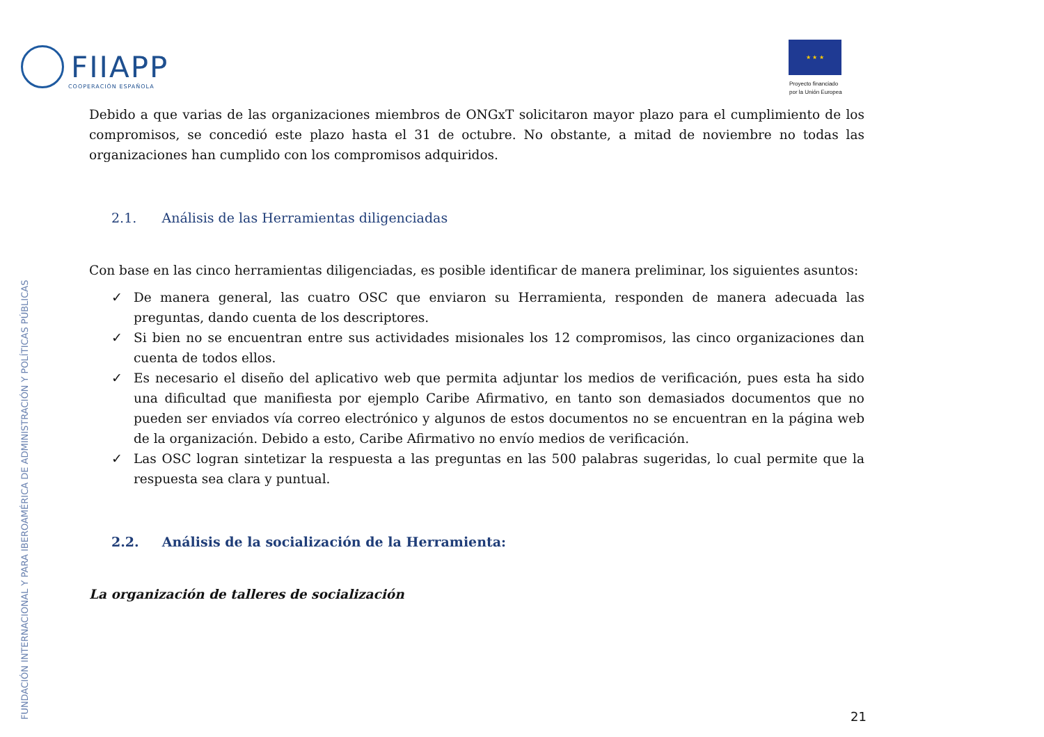FIIAPP
COOPERACIÓN ESPAÑOLA
★ ★ ★
Proyecto financiado
por la Unión Europea
FUNDACIÓN INTERNACIONAL Y PARA IBEROAMÉRICA DE ADMINISTRACIÓN Y POLÍTICAS PÚBLICAS
Debido a que varias de las organizaciones miembros de ONGxT solicitaron mayor plazo para el cumplimiento de los compromisos, se concedió este plazo hasta el 31 de octubre. No obstante, a mitad de noviembre no todas las organizaciones han cumplido con los compromisos adquiridos.
2.1. Análisis de las Herramientas diligenciadas
Con base en las cinco herramientas diligenciadas, es posible identificar de manera preliminar, los siguientes asuntos:
✓ De manera general, las cuatro OSC que enviaron su Herramienta, responden de manera adecuada las preguntas, dando cuenta de los descriptores.
✓ Si bien no se encuentran entre sus actividades misionales los 12 compromisos, las cinco organizaciones dan cuenta de todos ellos.
✓ Es necesario el diseño del aplicativo web que permita adjuntar los medios de verificación, pues esta ha sido una dificultad que manifiesta por ejemplo Caribe Afirmativo, en tanto son demasiados documentos que no pueden ser enviados vía correo electrónico y algunos de estos documentos no se encuentran en la página web de la organización. Debido a esto, Caribe Afirmativo no envío medios de verificación.
✓ Las OSC logran sintetizar la respuesta a las preguntas en las 500 palabras sugeridas, lo cual permite que la respuesta sea clara y puntual.
2.2. Análisis de la socialización de la Herramienta:
La organización de talleres de socialización
21